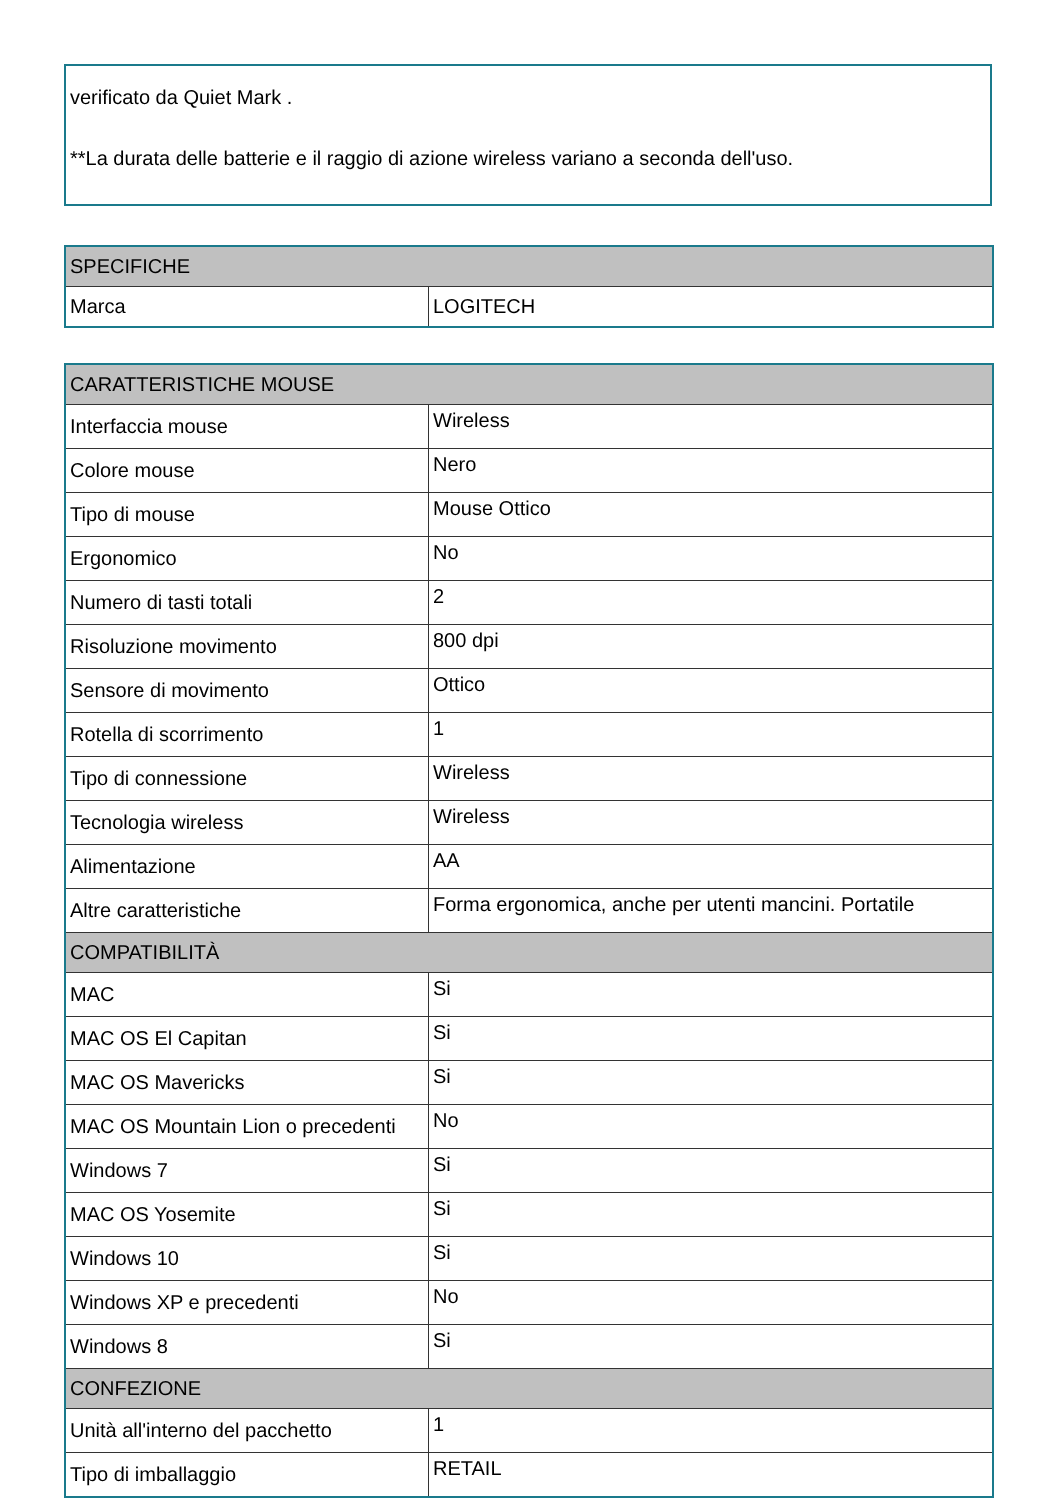verificato da Quiet Mark .
**La durata delle batterie e il raggio di azione wireless variano a seconda dell'uso.
| SPECIFICHE | |
| --- | --- |
| Marca | LOGITECH |
| CARATTERISTICHE MOUSE | |
| --- | --- |
| Interfaccia mouse | Wireless |
| Colore mouse | Nero |
| Tipo di mouse | Mouse Ottico |
| Ergonomico | No |
| Numero di tasti totali | 2 |
| Risoluzione movimento | 800 dpi |
| Sensore di movimento | Ottico |
| Rotella di scorrimento | 1 |
| Tipo di connessione | Wireless |
| Tecnologia wireless | Wireless |
| Alimentazione | AA |
| Altre caratteristiche | Forma ergonomica, anche per utenti mancini. Portatile |
| COMPATIBILITÀ | |
| MAC | Si |
| MAC OS El Capitan | Si |
| MAC OS Mavericks | Si |
| MAC OS Mountain Lion o precedenti | No |
| Windows 7 | Si |
| MAC OS Yosemite | Si |
| Windows 10 | Si |
| Windows XP e precedenti | No |
| Windows 8 | Si |
| CONFEZIONE | |
| Unità all'interno del pacchetto | 1 |
| Tipo di imballaggio | RETAIL |